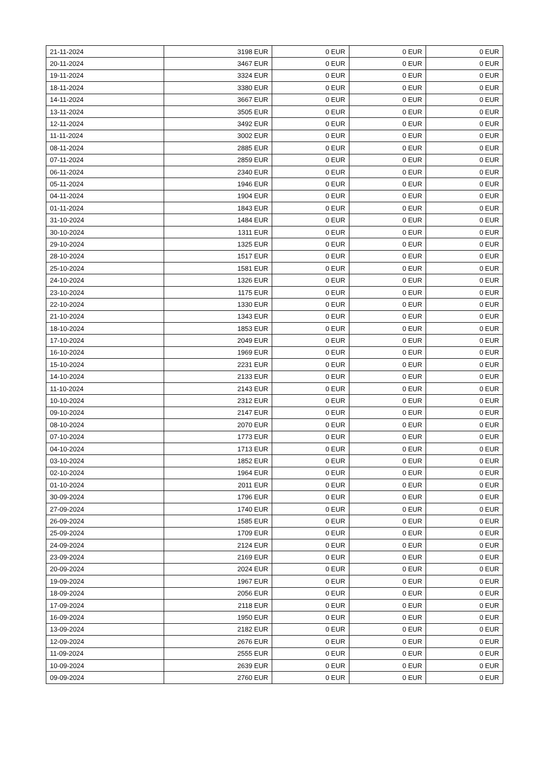| 21-11-2024 | 3198 EUR | 0 EUR | 0 EUR | 0 EUR |
| 20-11-2024 | 3467 EUR | 0 EUR | 0 EUR | 0 EUR |
| 19-11-2024 | 3324 EUR | 0 EUR | 0 EUR | 0 EUR |
| 18-11-2024 | 3380 EUR | 0 EUR | 0 EUR | 0 EUR |
| 14-11-2024 | 3667 EUR | 0 EUR | 0 EUR | 0 EUR |
| 13-11-2024 | 3505 EUR | 0 EUR | 0 EUR | 0 EUR |
| 12-11-2024 | 3492 EUR | 0 EUR | 0 EUR | 0 EUR |
| 11-11-2024 | 3002 EUR | 0 EUR | 0 EUR | 0 EUR |
| 08-11-2024 | 2885 EUR | 0 EUR | 0 EUR | 0 EUR |
| 07-11-2024 | 2859 EUR | 0 EUR | 0 EUR | 0 EUR |
| 06-11-2024 | 2340 EUR | 0 EUR | 0 EUR | 0 EUR |
| 05-11-2024 | 1946 EUR | 0 EUR | 0 EUR | 0 EUR |
| 04-11-2024 | 1904 EUR | 0 EUR | 0 EUR | 0 EUR |
| 01-11-2024 | 1843 EUR | 0 EUR | 0 EUR | 0 EUR |
| 31-10-2024 | 1484 EUR | 0 EUR | 0 EUR | 0 EUR |
| 30-10-2024 | 1311 EUR | 0 EUR | 0 EUR | 0 EUR |
| 29-10-2024 | 1325 EUR | 0 EUR | 0 EUR | 0 EUR |
| 28-10-2024 | 1517 EUR | 0 EUR | 0 EUR | 0 EUR |
| 25-10-2024 | 1581 EUR | 0 EUR | 0 EUR | 0 EUR |
| 24-10-2024 | 1326 EUR | 0 EUR | 0 EUR | 0 EUR |
| 23-10-2024 | 1175 EUR | 0 EUR | 0 EUR | 0 EUR |
| 22-10-2024 | 1330 EUR | 0 EUR | 0 EUR | 0 EUR |
| 21-10-2024 | 1343 EUR | 0 EUR | 0 EUR | 0 EUR |
| 18-10-2024 | 1853 EUR | 0 EUR | 0 EUR | 0 EUR |
| 17-10-2024 | 2049 EUR | 0 EUR | 0 EUR | 0 EUR |
| 16-10-2024 | 1969 EUR | 0 EUR | 0 EUR | 0 EUR |
| 15-10-2024 | 2231 EUR | 0 EUR | 0 EUR | 0 EUR |
| 14-10-2024 | 2133 EUR | 0 EUR | 0 EUR | 0 EUR |
| 11-10-2024 | 2143 EUR | 0 EUR | 0 EUR | 0 EUR |
| 10-10-2024 | 2312 EUR | 0 EUR | 0 EUR | 0 EUR |
| 09-10-2024 | 2147 EUR | 0 EUR | 0 EUR | 0 EUR |
| 08-10-2024 | 2070 EUR | 0 EUR | 0 EUR | 0 EUR |
| 07-10-2024 | 1773 EUR | 0 EUR | 0 EUR | 0 EUR |
| 04-10-2024 | 1713 EUR | 0 EUR | 0 EUR | 0 EUR |
| 03-10-2024 | 1852 EUR | 0 EUR | 0 EUR | 0 EUR |
| 02-10-2024 | 1964 EUR | 0 EUR | 0 EUR | 0 EUR |
| 01-10-2024 | 2011 EUR | 0 EUR | 0 EUR | 0 EUR |
| 30-09-2024 | 1796 EUR | 0 EUR | 0 EUR | 0 EUR |
| 27-09-2024 | 1740 EUR | 0 EUR | 0 EUR | 0 EUR |
| 26-09-2024 | 1585 EUR | 0 EUR | 0 EUR | 0 EUR |
| 25-09-2024 | 1709 EUR | 0 EUR | 0 EUR | 0 EUR |
| 24-09-2024 | 2124 EUR | 0 EUR | 0 EUR | 0 EUR |
| 23-09-2024 | 2169 EUR | 0 EUR | 0 EUR | 0 EUR |
| 20-09-2024 | 2024 EUR | 0 EUR | 0 EUR | 0 EUR |
| 19-09-2024 | 1967 EUR | 0 EUR | 0 EUR | 0 EUR |
| 18-09-2024 | 2056 EUR | 0 EUR | 0 EUR | 0 EUR |
| 17-09-2024 | 2118 EUR | 0 EUR | 0 EUR | 0 EUR |
| 16-09-2024 | 1950 EUR | 0 EUR | 0 EUR | 0 EUR |
| 13-09-2024 | 2182 EUR | 0 EUR | 0 EUR | 0 EUR |
| 12-09-2024 | 2676 EUR | 0 EUR | 0 EUR | 0 EUR |
| 11-09-2024 | 2555 EUR | 0 EUR | 0 EUR | 0 EUR |
| 10-09-2024 | 2639 EUR | 0 EUR | 0 EUR | 0 EUR |
| 09-09-2024 | 2760 EUR | 0 EUR | 0 EUR | 0 EUR |